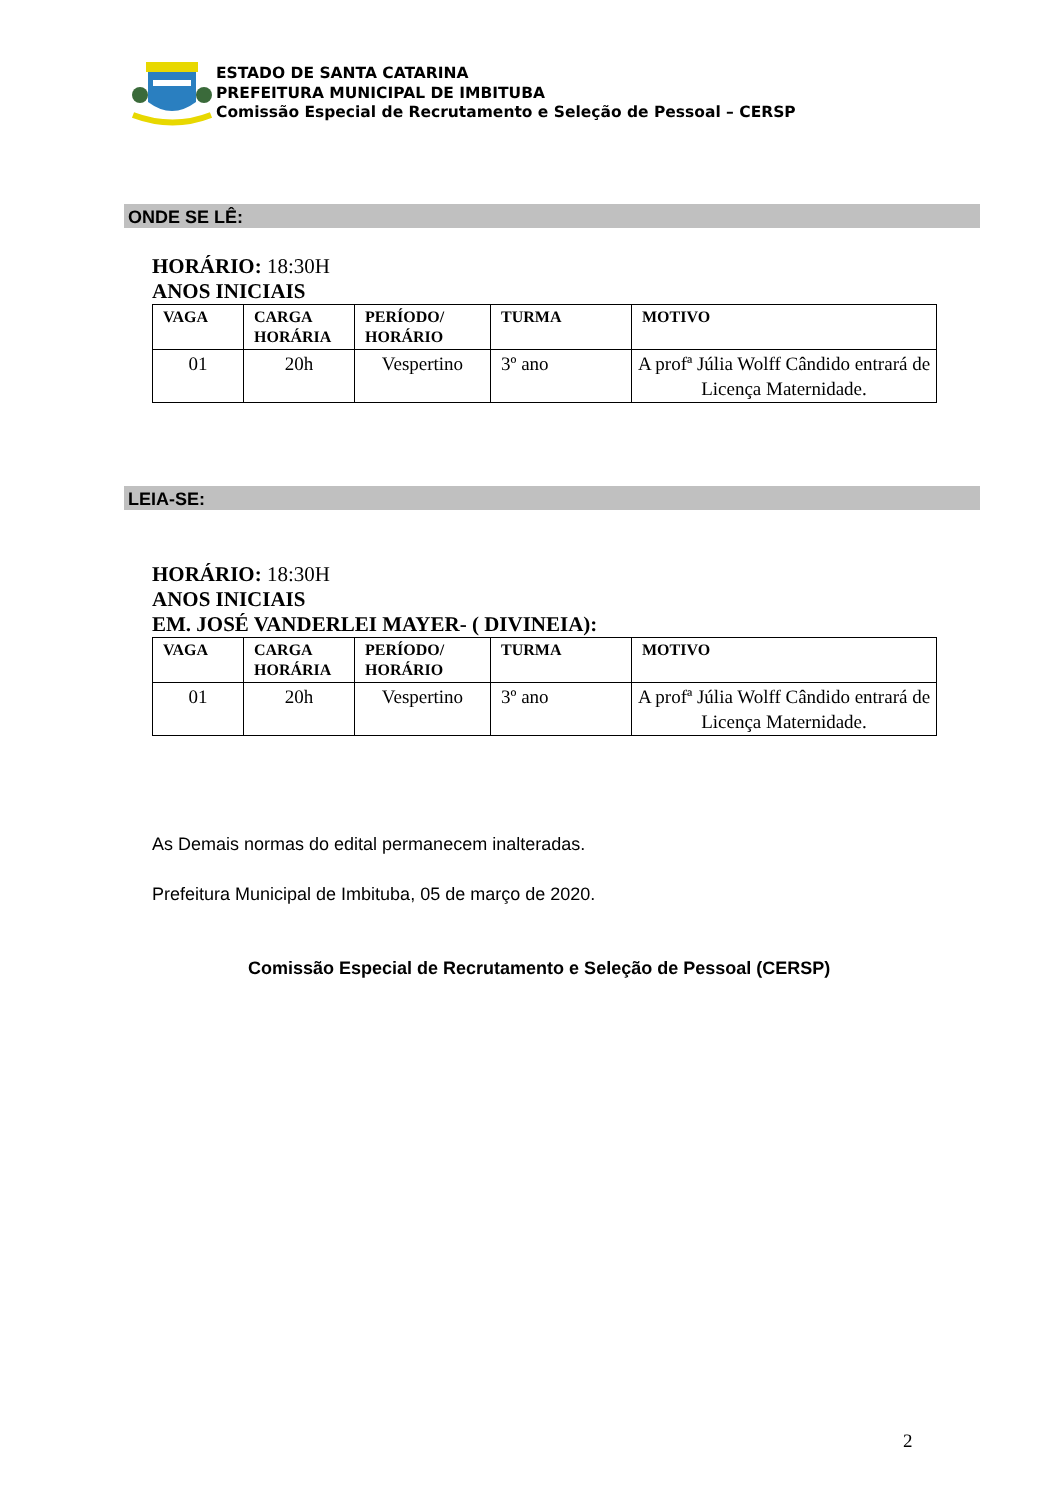ESTADO DE SANTA CATARINA
PREFEITURA MUNICIPAL DE IMBITUBA
Comissão Especial de Recrutamento e Seleção de Pessoal – CERSP
ONDE SE LÊ:
HORÁRIO: 18:30H
ANOS INICIAIS
| VAGA | CARGA HORÁRIA | PERÍODO/ HORÁRIO | TURMA | MOTIVO |
| --- | --- | --- | --- | --- |
| 01 | 20h | Vespertino | 3º ano | A profª Júlia Wolff Cândido entrará de Licença Maternidade. |
LEIA-SE:
HORÁRIO: 18:30H
ANOS INICIAIS
EM. JOSÉ VANDERLEI MAYER- ( DIVINEIA):
| VAGA | CARGA HORÁRIA | PERÍODO/ HORÁRIO | TURMA | MOTIVO |
| --- | --- | --- | --- | --- |
| 01 | 20h | Vespertino | 3º ano | A profª Júlia Wolff Cândido entrará de Licença Maternidade. |
As Demais normas do edital permanecem inalteradas.
Prefeitura Municipal de Imbituba, 05 de março de 2020.
Comissão Especial de Recrutamento e Seleção de Pessoal (CERSP)
2